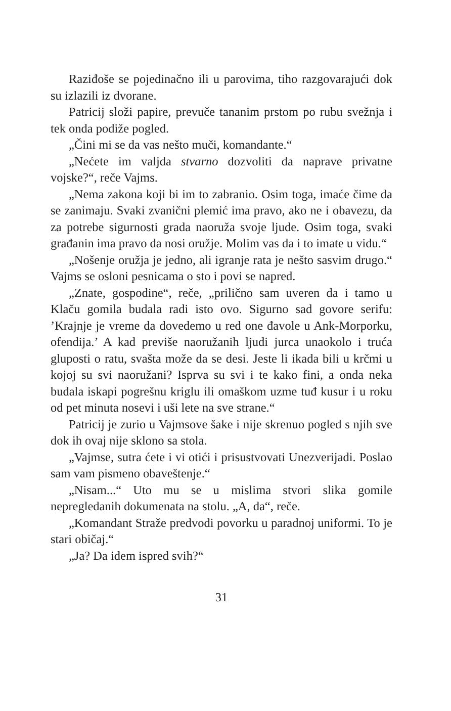Raziđoše se pojedinačno ili u parovima, tiho razgovarajući dok su izlazili iz dvorane.
Patricij složi papire, prevuče tananim prstom po rubu svežnja i tek onda podiže pogled.
„Čini mi se da vas nešto muči, komandante.“
„Nećete im valjda stvarno dozvoliti da naprave privatne vojske?“, reče Vajms.
„Nema zakona koji bi im to zabranio. Osim toga, imaće čime da se zanimaju. Svaki zvanični plemić ima pravo, ako ne i obavezu, da za potrebe sigurnosti grada naoruža svoje ljude. Osim toga, svaki građanin ima pravo da nosi oružje. Molim vas da i to imate u vidu.“
„Nošenje oružja je jedno, ali igranje rata je nešto sasvim drugo.“ Vajms se osloni pesnicama o sto i povi se napred.
„Znate, gospodine“, reče, „prilično sam uveren da i tamo u Klaču gomila budala radi isto ovo. Sigurno sad govore serifu: ’Krajnje je vreme da dovedemo u red one đavole u Ank-Morporku, ofendija.’ A kad previše naoružanih ljudi jurca unaokolo i truća gluposti o ratu, svašta može da se desi. Jeste li ikada bili u krčmi u kojoj su svi naoružani? Isprva su svi i te kako fini, a onda neka budala iskapi pogrešnu kriglu ili omaškom uzme tuđ kusur i u roku od pet minuta nosevi i uši lete na sve strane.“
Patricij je zurio u Vajmsove šake i nije skrenuo pogled s njih sve dok ih ovaj nije sklono sa stola.
„Vajmse, sutra ćete i vi otići i prisustvovati Unezverijadi. Poslao sam vam pismeno obaveštenje.“
„Nisam...“ Uto mu se u mislima stvori slika gomile nepregledanih dokumenata na stolu. „A, da“, reče.
„Komandant Straže predvodi povorku u paradnoj uniformi. To je stari običaj.“
„Ja? Da idem ispred svih?“
31